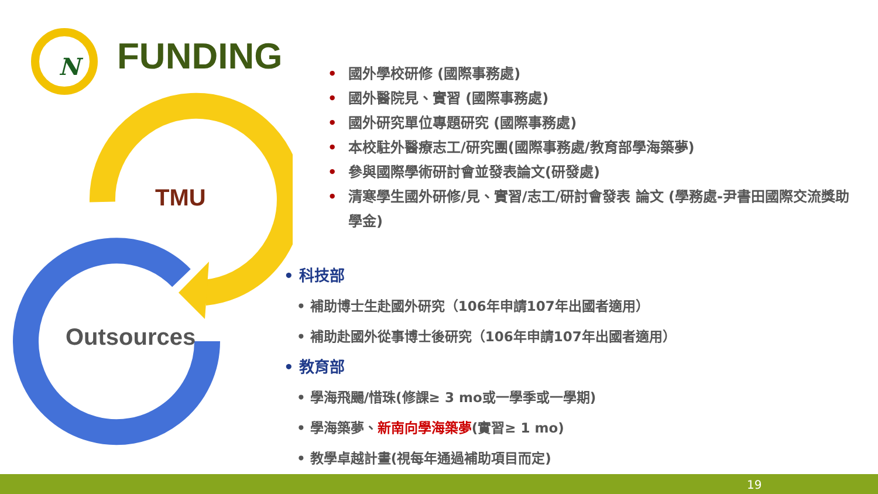N
FUNDING
TMU
Outsources
• 國外學校研修 (國際事務處)
• 國外醫院見、實習 (國際事務處)
• 國外研究單位專題研究 (國際事務處)
• 本校駐外醫療志工/研究團(國際事務處/教育部學海築夢)
• 參與國際學術研討會並發表論文(研發處)
• 清寒學生國外研修/見、實習/志工/研討會發表 論文 (學務處-尹書田國際交流獎助學金)
• 科技部
• 補助博士生赴國外研究（106年申請107年出國者適用）
• 補助赴國外從事博士後研究（106年申請107年出國者適用）
• 教育部
• 學海飛颺/惜珠(修課≥ 3 mo或一學季或一學期)
• 學海築夢、新南向學海築夢(實習≥ 1 mo)
• 教學卓越計畫(視每年通過補助項目而定)
19